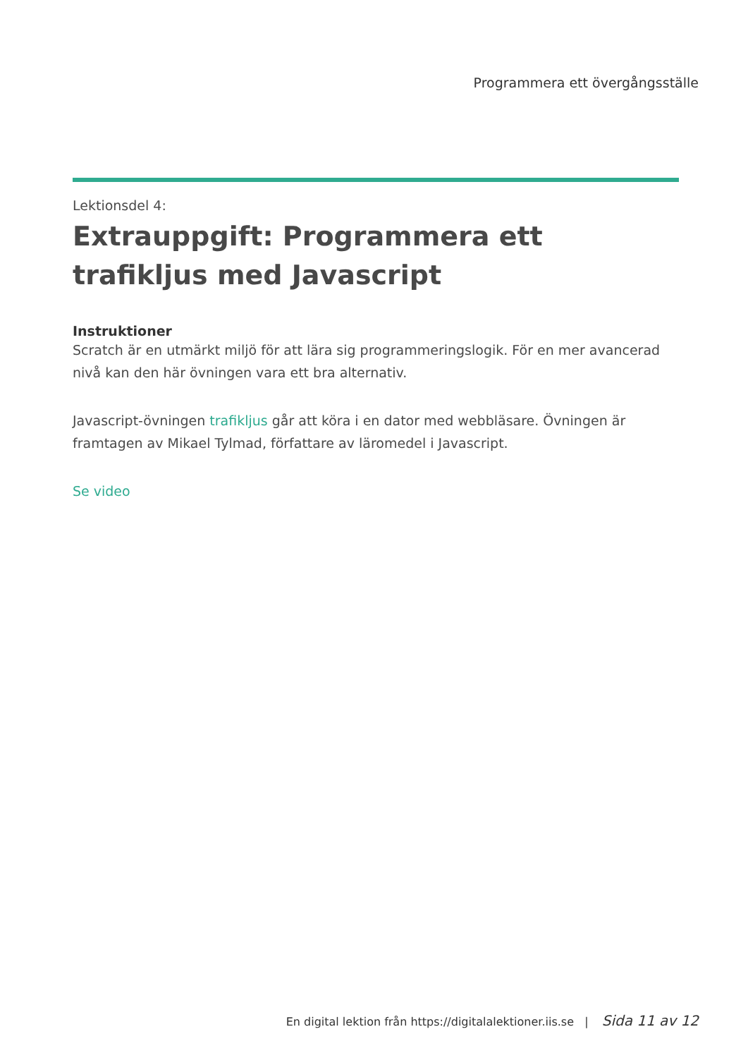Programmera ett övergångsställe
Lektionsdel 4:
Extrauppgift: Programmera ett trafikljus med Javascript
Instruktioner
Scratch är en utmärkt miljö för att lära sig programmeringslogik. För en mer avancerad nivå kan den här övningen vara ett bra alternativ.
Javascript-övningen trafikljus går att köra i en dator med webbläsare. Övningen är framtagen av Mikael Tylmad, författare av läromedel i Javascript.
Se video
En digital lektion från https://digitalalektioner.iis.se | Sida 11 av 12